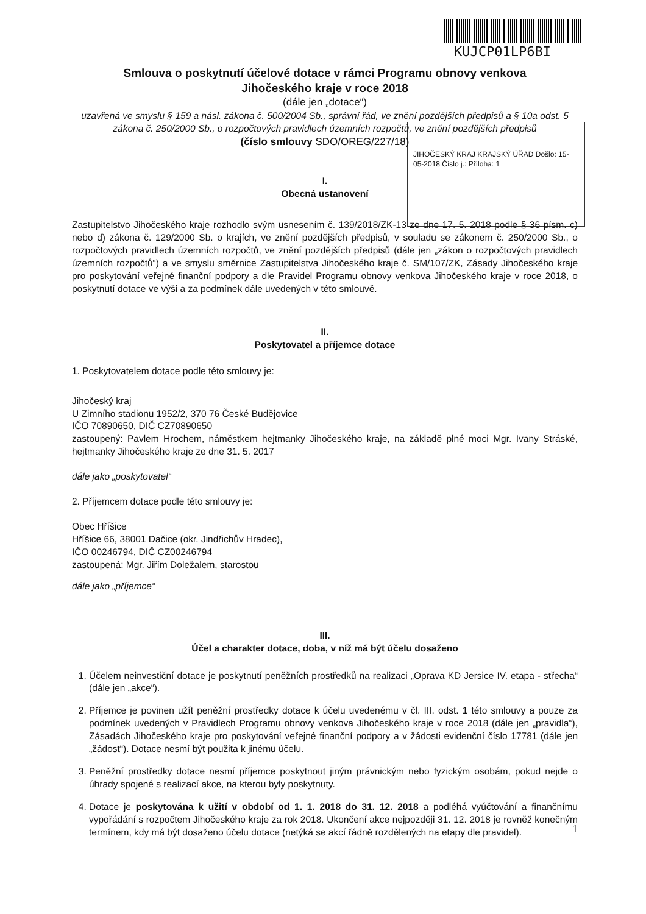KUJCP01LP6BI
Smlouva o poskytnutí účelové dotace v rámci Programu obnovy venkova
Jihočeského kraje v roce 2018
(dále jen „dotace“)
uzavřená ve smyslu § 159 a násl. zákona č. 500/2004 Sb., správní řád, ve znění pozdějších předpisů a § 10a odst. 5 zákona č. 250/2000 Sb., o rozpočtových pravidlech územních rozpočtů, ve znění pozdějších předpisů
(číslo smlouvy SDO/OREG/227/18)
JIHOČESKÝ KRAJ KRAJSKÝ ÚŘAD Došlo: 15-05-2018 Číslo j.: Příloha: 1
I.
Obecná ustanovení
Zastupitelstvo Jihočeského kraje rozhodlo svým usnesením č. 139/2018/ZK-13 ze dne 17. 5. 2018 podle § 36 písm. c) nebo d) zákona č. 129/2000 Sb. o krajích, ve znění pozdějších předpisů, v souladu se zákonem č. 250/2000 Sb., o rozpočtových pravidlech územních rozpočtů, ve znění pozdějších předpisů (dále jen „zákon o rozpočtových pravidlech územních rozpočtů“) a ve smyslu směrnice Zastupitelstva Jihočeského kraje č. SM/107/ZK, Zásady Jihočeského kraje pro poskytování veřejné finanční podpory a dle Pravidel Programu obnovy venkova Jihočeského kraje v roce 2018, o poskytnutí dotace ve výši a za podmínek dále uvedených v této smlouvě.
II.
Poskytovatel a příjemce dotace
1. Poskytovatelem dotace podle této smlouvy je:
Jihočeský kraj
U Zimního stadionu 1952/2, 370 76 České Budějovice
IČO 70890650, DIČ CZ70890650
zastoupený: Pavlem Hrochem, náměstkem hejtmanky Jihočeského kraje, na základě plné moci Mgr. Ivany Stráské, hejtmanky Jihočeského kraje ze dne 31. 5. 2017
dále jako „poskytovatel“
2. Příjemcem dotace podle této smlouvy je:
Obec Hříšice
Hříšice 66, 38001 Dačice (okr. Jindřichův Hradec),
IČO 00246794, DIČ CZ00246794
zastoupená: Mgr. Jiřím Doležalem, starostou
dále jako „příjemce“
III.
Účel a charakter dotace, doba, v níž má být účelu dosaženo
1. Účelem neinvestiční dotace je poskytnutí peněžních prostředků na realizaci „Oprava KD Jersice IV. etapa - střecha“ (dále jen „akce“).
2. Příjemce je povinen užít peněžní prostředky dotace k účelu uvedenému v čl. III. odst. 1 této smlouvy a pouze za podmínek uvedených v Pravidlech Programu obnovy venkova Jihočeského kraje v roce 2018 (dále jen „pravidla“), Zásadách Jihočeského kraje pro poskytování veřejné finanční podpory a v žádosti evidenční číslo 17781 (dále jen „žádost“). Dotace nesmí být použita k jinému účelu.
3. Peněžní prostředky dotace nesmí příjemce poskytnout jiným právnickým nebo fyzickým osobám, pokud nejde o úhrady spojené s realizací akce, na kterou byly poskytnuty.
4. Dotace je poskytována k užití v období od 1. 1. 2018 do 31. 12. 2018 a podléhá vyúčtování a finančnímu vypořádání s rozpočtem Jihočeského kraje za rok 2018. Ukončení akce nejpozději 31. 12. 2018 je rovněž konečným termínem, kdy má být dosaženo účelu dotace (netýká se akcí řádně rozdělených na etapy dle pravidel).
1